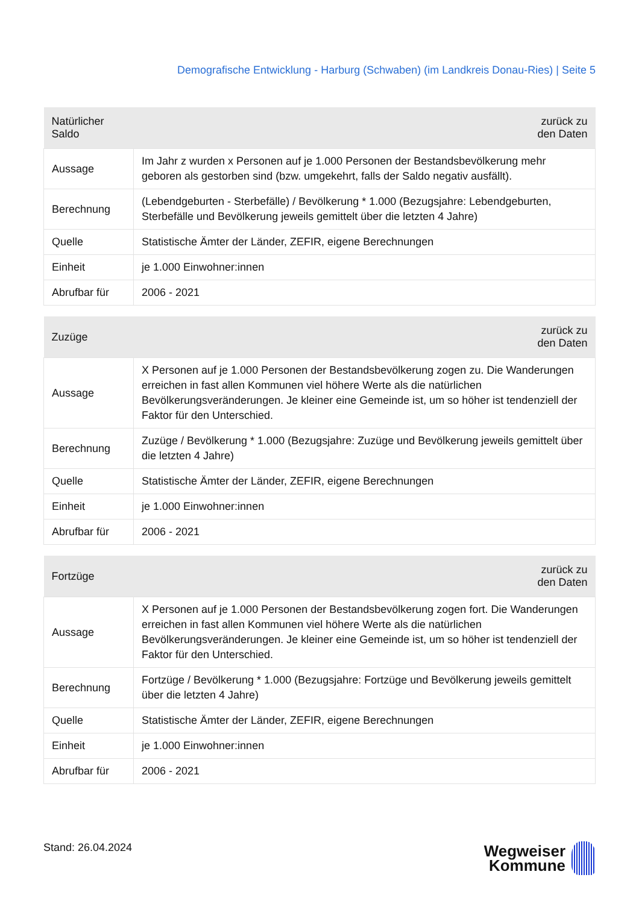Demografische Entwicklung - Harburg (Schwaben) (im Landkreis Donau-Ries) | Seite 5
| Natürlicher Saldo | zurück zu den Daten |
| --- | --- |
| Aussage | Im Jahr z wurden x Personen auf je 1.000 Personen der Bestandsbevölkerung mehr geboren als gestorben sind (bzw. umgekehrt, falls der Saldo negativ ausfällt). |
| Berechnung | (Lebendgeburten - Sterbefälle) / Bevölkerung * 1.000 (Bezugsjahre: Lebendgeburten, Sterbefälle und Bevölkerung jeweils gemittelt über die letzten 4 Jahre) |
| Quelle | Statistische Ämter der Länder, ZEFIR, eigene Berechnungen |
| Einheit | je 1.000 Einwohner:innen |
| Abrufbar für | 2006 - 2021 |
| Zuzüge | zurück zu den Daten |
| --- | --- |
| Aussage | X Personen auf je 1.000 Personen der Bestandsbevölkerung zogen zu. Die Wanderungen erreichen in fast allen Kommunen viel höhere Werte als die natürlichen Bevölkerungsveränderungen. Je kleiner eine Gemeinde ist, um so höher ist tendenziell der Faktor für den Unterschied. |
| Berechnung | Zuzüge / Bevölkerung * 1.000 (Bezugsjahre: Zuzüge und Bevölkerung jeweils gemittelt über die letzten 4 Jahre) |
| Quelle | Statistische Ämter der Länder, ZEFIR, eigene Berechnungen |
| Einheit | je 1.000 Einwohner:innen |
| Abrufbar für | 2006 - 2021 |
| Fortzüge | zurück zu den Daten |
| --- | --- |
| Aussage | X Personen auf je 1.000 Personen der Bestandsbevölkerung zogen fort. Die Wanderungen erreichen in fast allen Kommunen viel höhere Werte als die natürlichen Bevölkerungsveränderungen. Je kleiner eine Gemeinde ist, um so höher ist tendenziell der Faktor für den Unterschied. |
| Berechnung | Fortzüge / Bevölkerung * 1.000 (Bezugsjahre: Fortzüge und Bevölkerung jeweils gemittelt über die letzten 4 Jahre) |
| Quelle | Statistische Ämter der Länder, ZEFIR, eigene Berechnungen |
| Einheit | je 1.000 Einwohner:innen |
| Abrufbar für | 2006 - 2021 |
Stand: 26.04.2024
Wegweiser
Kommune